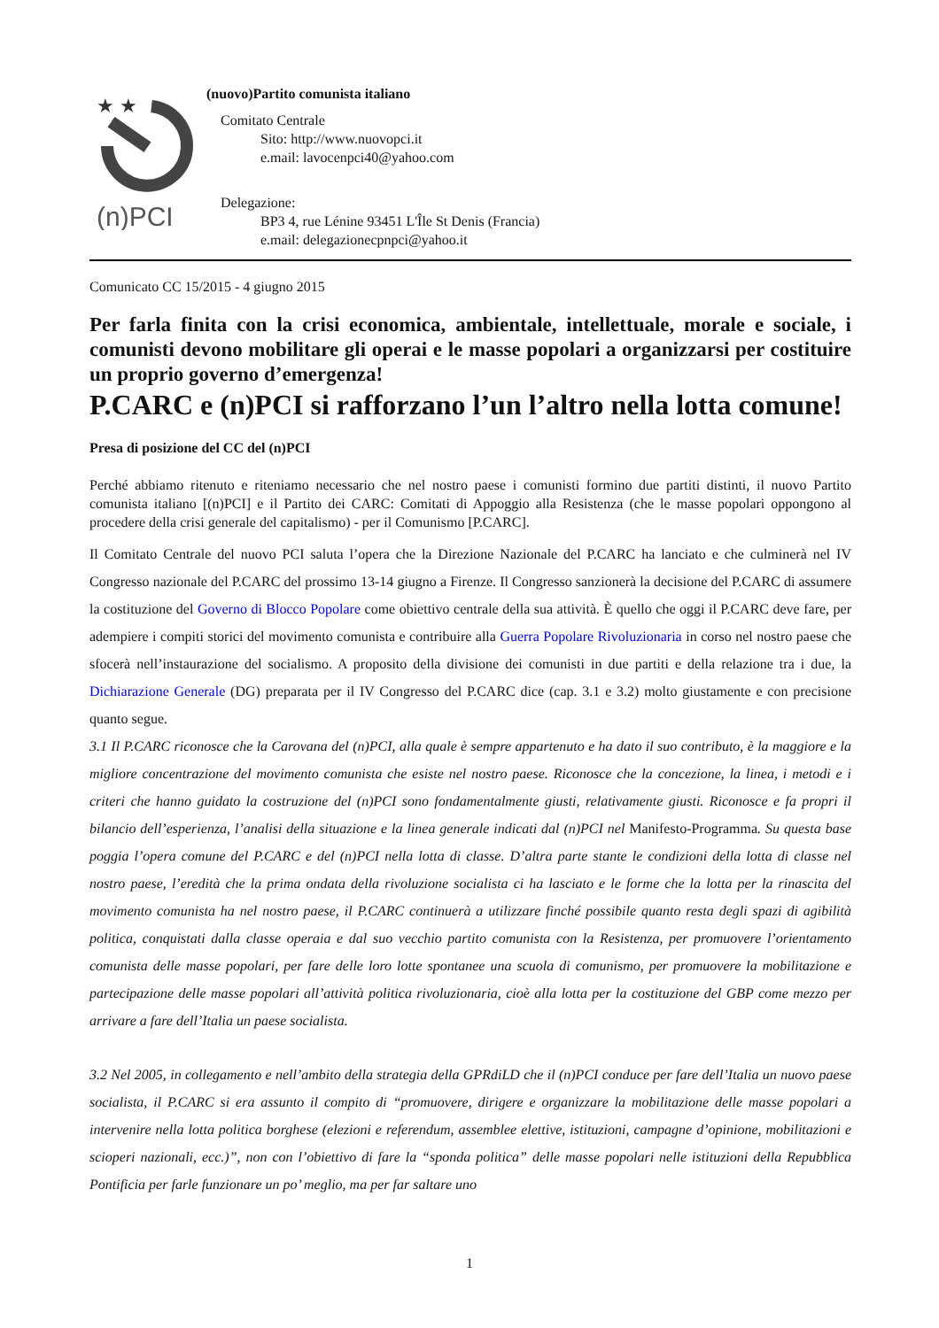★ ★
(n)PCI
(nuovo)Partito comunista italiano
Comitato Centrale
Sito: http://www.nuovopci.it
e.mail: lavocenpci40@yahoo.com
Delegazione:
BP3 4, rue Lénine 93451 L'Île St Denis (Francia)
e.mail: delegazionecpnpci@yahoo.it
Comunicato CC 15/2015 - 4 giugno 2015
Per farla finita con la crisi economica, ambientale, intellettuale, morale e sociale, i comunisti devono mobilitare gli operai e le masse popolari a organizzarsi per costituire un proprio governo d’emergenza!
P.CARC e (n)PCI si rafforzano l’un l’altro nella lotta comune!
Presa di posizione del CC del (n)PCI
Perché abbiamo ritenuto e riteniamo necessario che nel nostro paese i comunisti formino due partiti distinti, il nuovo Partito comunista italiano [(n)PCI] e il Partito dei CARC: Comitati di Appoggio alla Resistenza (che le masse popolari oppongono al procedere della crisi generale del capitalismo) - per il Comunismo [P.CARC].
Il Comitato Centrale del nuovo PCI saluta l’opera che la Direzione Nazionale del P.CARC ha lanciato e che culminerà nel IV Congresso nazionale del P.CARC del prossimo 13-14 giugno a Firenze. Il Congresso sanzionerà la decisione del P.CARC di assumere la costituzione del Governo di Blocco Popolare come obiettivo centrale della sua attività. È quello che oggi il P.CARC deve fare, per adempiere i compiti storici del movimento comunista e contribuire alla Guerra Popolare Rivoluzionaria in corso nel nostro paese che sfocerà nell’instaurazione del socialismo. A proposito della divisione dei comunisti in due partiti e della relazione tra i due, la Dichiarazione Generale (DG) preparata per il IV Congresso del P.CARC dice (cap. 3.1 e 3.2) molto giustamente e con precisione quanto segue.
3.1 Il P.CARC riconosce che la Carovana del (n)PCI, alla quale è sempre appartenuto e ha dato il suo contributo, è la maggiore e la migliore concentrazione del movimento comunista che esiste nel nostro paese. Riconosce che la concezione, la linea, i metodi e i criteri che hanno guidato la costruzione del (n)PCI sono fondamentalmente giusti, relativamente giusti. Riconosce e fa propri il bilancio dell’esperienza, l’analisi della situazione e la linea generale indicati dal (n)PCI nel Manifesto-Programma. Su questa base poggia l’opera comune del P.CARC e del (n)PCI nella lotta di classe. D’altra parte stante le condizioni della lotta di classe nel nostro paese, l’eredità che la prima ondata della rivoluzione socialista ci ha lasciato e le forme che la lotta per la rinascita del movimento comunista ha nel nostro paese, il P.CARC continuerà a utilizzare finché possibile quanto resta degli spazi di agibilità politica, conquistati dalla classe operaia e dal suo vecchio partito comunista con la Resistenza, per promuovere l’orientamento comunista delle masse popolari, per fare delle loro lotte spontanee una scuola di comunismo, per promuovere la mobilitazione e partecipazione delle masse popolari all’attività politica rivoluzionaria, cioè alla lotta per la costituzione del GBP come mezzo per arrivare a fare dell’Italia un paese socialista.
3.2 Nel 2005, in collegamento e nell’ambito della strategia della GPRdiLD che il (n)PCI conduce per fare dell’Italia un nuovo paese socialista, il P.CARC si era assunto il compito di “promuovere, dirigere e organizzare la mobilitazione delle masse popolari a intervenire nella lotta politica borghese (elezioni e referendum, assemblee elettive, istituzioni, campagne d’opinione, mobilitazioni e scioperi nazionali, ecc.)”, non con l’obiettivo di fare la “sponda politica” delle masse popolari nelle istituzioni della Repubblica Pontificia per farle funzionare un po’ meglio, ma per far saltare uno
1